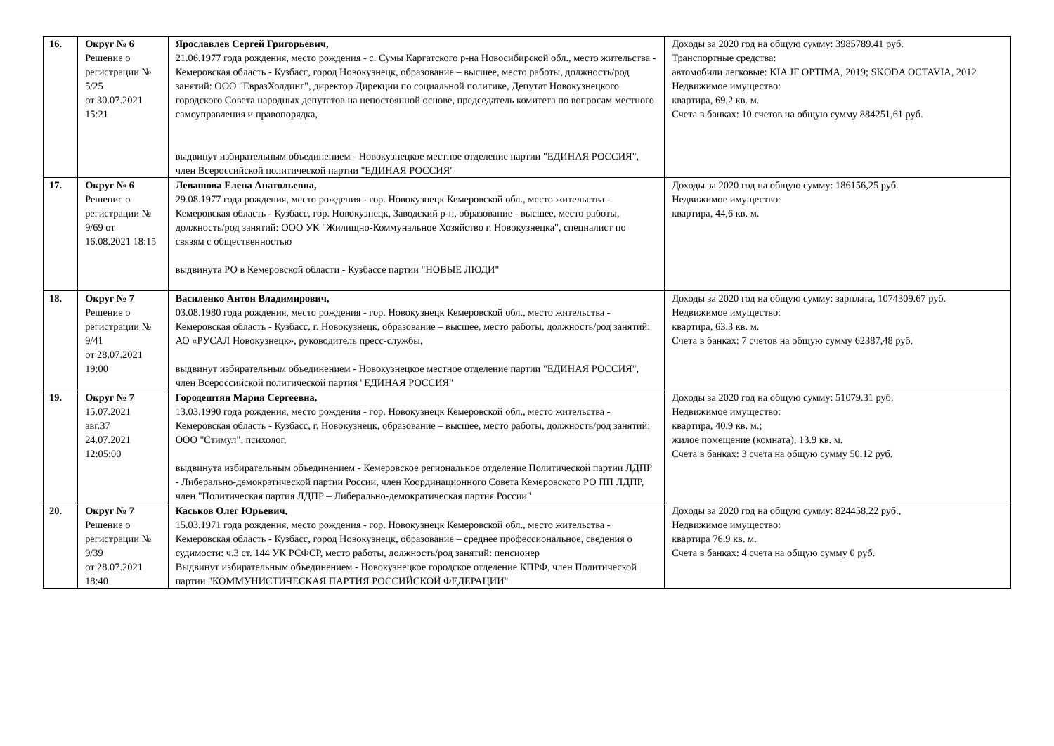| 16. | Округ № 6 Решение о регистрации № 5/25 от 30.07.2021 15:21 | Ярославлев Сергей Григорьевич, 21.06.1977 года рождения, место рождения - с. Сумы Каргатского р-на Новосибирской обл., место жительства - Кемеровская область - Кузбасс, город Новокузнецк, образование – высшее, место работы, должность/род занятий: ООО "ЕвразХолдинг", директор Дирекции по социальной политике, Депутат Новокузнецкого городского Совета народных депутатов на непостоянной основе, председатель комитета по вопросам местного самоуправления и правопорядка, выдвинут избирательным объединением - Новокузнецкое местное отделение партии "ЕДИНАЯ РОССИЯ", член Всероссийской политической партии "ЕДИНАЯ РОССИЯ" | Доходы за 2020 год на общую сумму: 3985789.41 руб. Транспортные средства: автомобили легковые: KIA JF OPTIMA, 2019; SKODA OCTAVIA, 2012 Недвижимое имущество: квартира, 69.2 кв. м. Счета в банках: 10 счетов на общую сумму 884251,61 руб. |
| 17. | Округ № 6 Решение о регистрации № 9/69 от 16.08.2021 18:15 | Левашова Елена Анатольевна, 29.08.1977 года рождения, место рождения - гор. Новокузнецк Кемеровской обл., место жительства - Кемеровская область - Кузбасс, гор. Новокузнецк, Заводский р-н, образование - высшее, место работы, должность/род занятий: ООО УК "Жилищно-Коммунальное Хозяйство г. Новокузнецка", специалист по связям с общественностью выдвинута РО в Кемеровской области - Кузбассе партии "НОВЫЕ ЛЮДИ" | Доходы за 2020 год на общую сумму: 186156,25 руб. Недвижимое имущество: квартира, 44,6 кв. м. |
| 18. | Округ № 7 Решение о регистрации № 9/41 от 28.07.2021 19:00 | Василенко Антон Владимирович, 03.08.1980 года рождения, место рождения - гор. Новокузнецк Кемеровской обл., место жительства - Кемеровская область - Кузбасс, г. Новокузнецк, образование – высшее, место работы, должность/род занятий: АО «РУСАЛ Новокузнецк», руководитель пресс-службы, выдвинут избирательным объединением - Новокузнецкое местное отделение партии "ЕДИНАЯ РОССИЯ", член Всероссийской политической партия "ЕДИНАЯ РОССИЯ" | Доходы за 2020 год на общую сумму: зарплата, 1074309.67 руб. Недвижимое имущество: квартира, 63.3 кв. м. Счета в банках: 7 счетов на общую сумму 62387,48 руб. |
| 19. | Округ № 7 15.07.2021 авг.37 24.07.2021 12:05:00 | Городештян Мария Сергеевна, 13.03.1990 года рождения, место рождения - гор. Новокузнецк Кемеровской обл., место жительства - Кемеровская область - Кузбасс, г. Новокузнецк, образование – высшее, место работы, должность/род занятий: ООО "Стимул", психолог, выдвинута избирательным объединением - Кемеровское региональное отделение Политической партии ЛДПР - Либерально-демократической партии России, член Координационного Совета Кемеровского РО ПП ЛДПР, член "Политическая партия ЛДПР – Либерально-демократическая партия России" | Доходы за 2020 год на общую сумму: 51079.31 руб. Недвижимое имущество: квартира, 40.9 кв. м.; жилое помещение (комната), 13.9 кв. м. Счета в банках: 3 счета на общую сумму 50.12 руб. |
| 20. | Округ № 7 Решение о регистрации № 9/39 от 28.07.2021 18:40 | Каськов Олег Юрьевич, 15.03.1971 года рождения, место рождения - гор. Новокузнецк Кемеровской обл., место жительства - Кемеровская область - Кузбасс, город Новокузнецк, образование – среднее профессиональное, сведения о судимости: ч.3 ст. 144 УК РСФСР, место работы, должность/род занятий: пенсионер Выдвинут избирательным объединением - Новокузнецкое городское отделение КПРФ, член Политической партии "КОММУНИСТИЧЕСКАЯ ПАРТИЯ РОССИЙСКОЙ ФЕДЕРАЦИИ" | Доходы за 2020 год на общую сумму: 824458.22 руб., Недвижимое имущество: квартира 76.9 кв. м. Счета в банках: 4 счета на общую сумму 0 руб. |